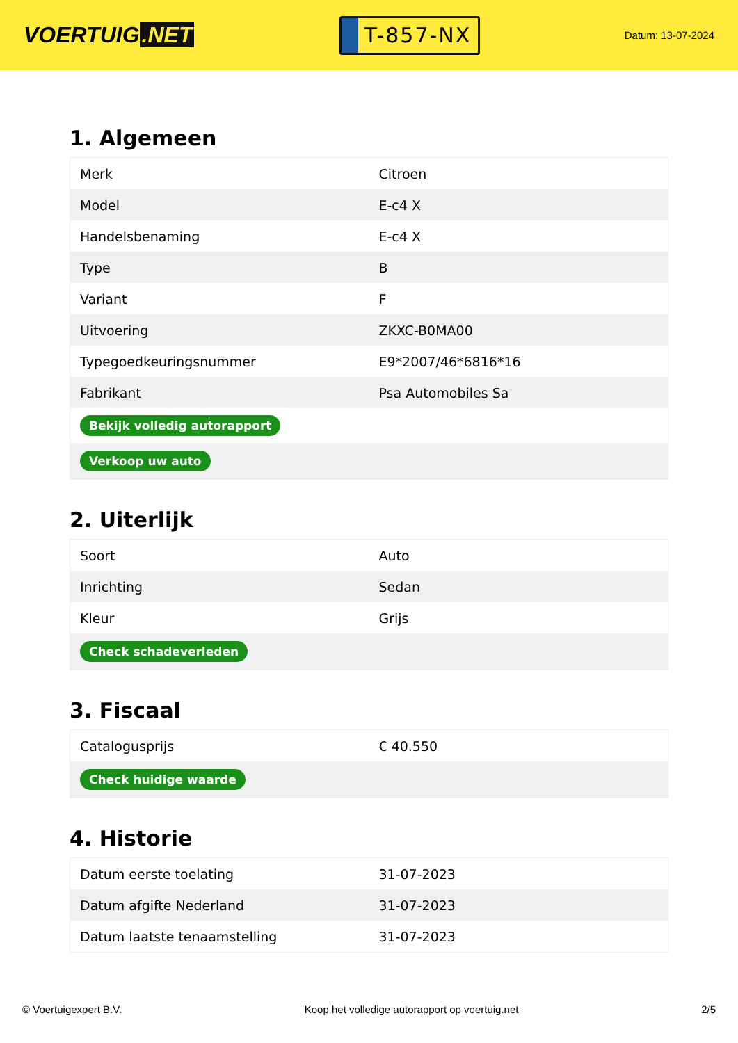VOERTUIG.NET
T-857-NX
Datum: 13-07-2024
1. Algemeen
| Merk | Citroen |
| Model | E-c4 X |
| Handelsbenaming | E-c4 X |
| Type | B |
| Variant | F |
| Uitvoering | ZKXC-B0MA00 |
| Typegoedkeuringsnummer | E9*2007/46*6816*16 |
| Fabrikant | Psa Automobiles Sa |
| Bekijk volledig autorapport | |
| Verkoop uw auto | |
2. Uiterlijk
| Soort | Auto |
| Inrichting | Sedan |
| Kleur | Grijs |
| Check schadeverleden | |
3. Fiscaal
| Catalogusprijs | € 40.550 |
| Check huidige waarde | |
4. Historie
| Datum eerste toelating | 31-07-2023 |
| Datum afgifte Nederland | 31-07-2023 |
| Datum laatste tenaamstelling | 31-07-2023 |
© Voertuigexpert B.V. Koop het volledige autorapport op voertuig.net 2/5